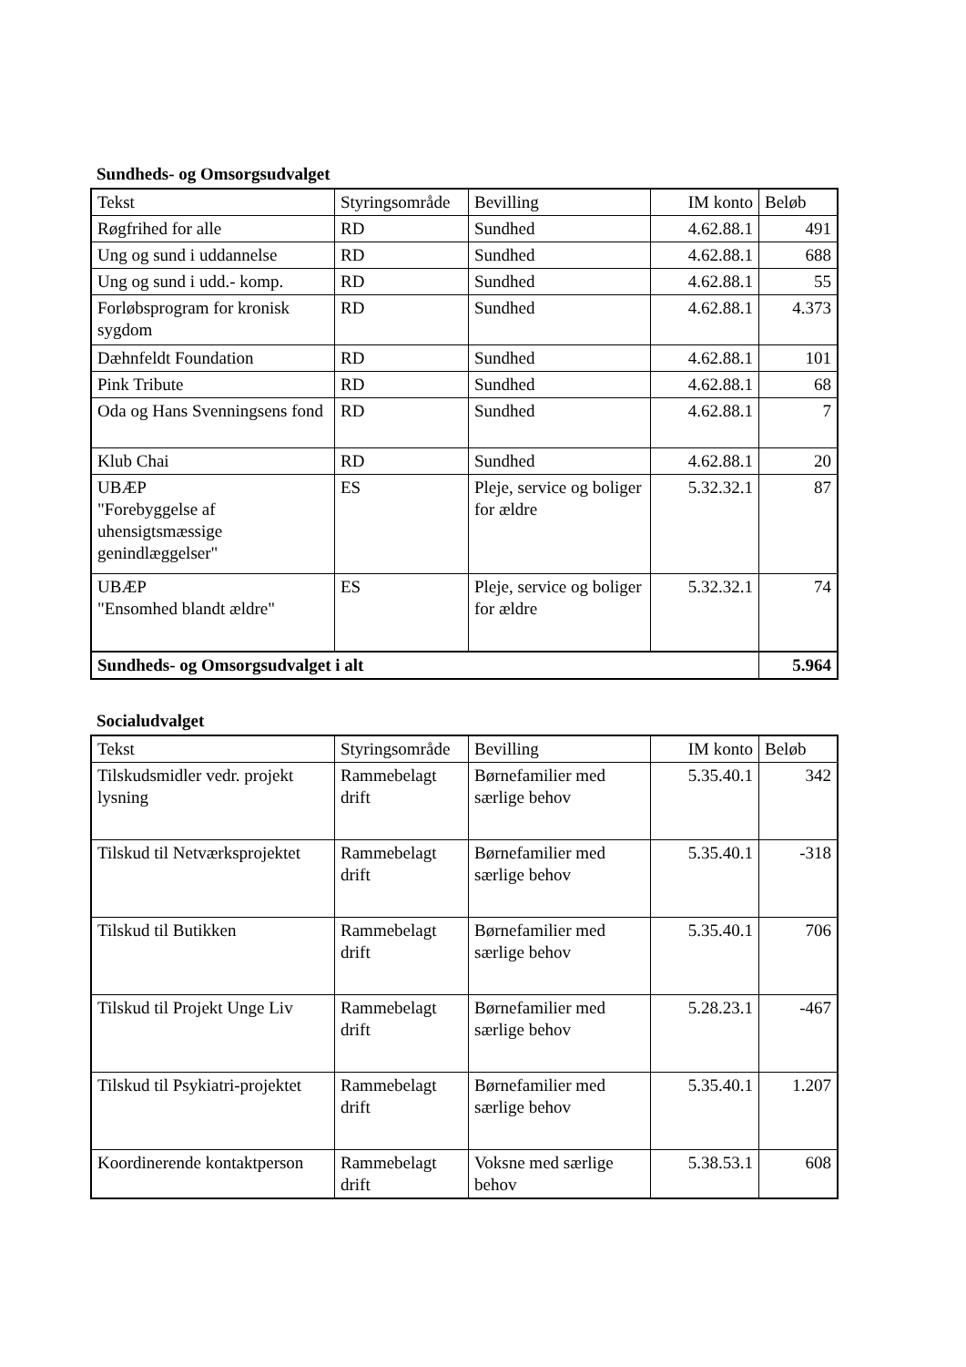Sundheds- og Omsorgsudvalget
| Tekst | Styringsområde | Bevilling | IM konto | Beløb |
| --- | --- | --- | --- | --- |
| Røgfrihed for alle | RD | Sundhed | 4.62.88.1 | 491 |
| Ung og sund i uddannelse | RD | Sundhed | 4.62.88.1 | 688 |
| Ung og sund i udd.- komp. | RD | Sundhed | 4.62.88.1 | 55 |
| Forløbsprogram for kronisk sygdom | RD | Sundhed | 4.62.88.1 | 4.373 |
| Dæhnfeldt Foundation | RD | Sundhed | 4.62.88.1 | 101 |
| Pink Tribute | RD | Sundhed | 4.62.88.1 | 68 |
| Oda og Hans Svenningsens fond | RD | Sundhed | 4.62.88.1 | 7 |
| Klub Chai | RD | Sundhed | 4.62.88.1 | 20 |
| UBÆP "Forebyggelse af uhensigtsmæssige genindlæggelser" | ES | Pleje, service og boliger for ældre | 5.32.32.1 | 87 |
| UBÆP "Ensomhed blandt ældre" | ES | Pleje, service og boliger for ældre | 5.32.32.1 | 74 |
| Sundheds- og Omsorgsudvalget i alt | | | | 5.964 |
Socialudvalget
| Tekst | Styringsområde | Bevilling | IM konto | Beløb |
| --- | --- | --- | --- | --- |
| Tilskudsmidler vedr. projekt lysning | Rammebelagt drift | Børnefamilier med særlige behov | 5.35.40.1 | 342 |
| Tilskud til Netværksprojektet | Rammebelagt drift | Børnefamilier med særlige behov | 5.35.40.1 | -318 |
| Tilskud til Butikken | Rammebelagt drift | Børnefamilier med særlige behov | 5.35.40.1 | 706 |
| Tilskud til Projekt Unge Liv | Rammebelagt drift | Børnefamilier med særlige behov | 5.28.23.1 | -467 |
| Tilskud til Psykiatri-projektet | Rammebelagt drift | Børnefamilier med særlige behov | 5.35.40.1 | 1.207 |
| Koordinerende kontaktperson | Rammebelagt drift | Voksne med særlige behov | 5.38.53.1 | 608 |